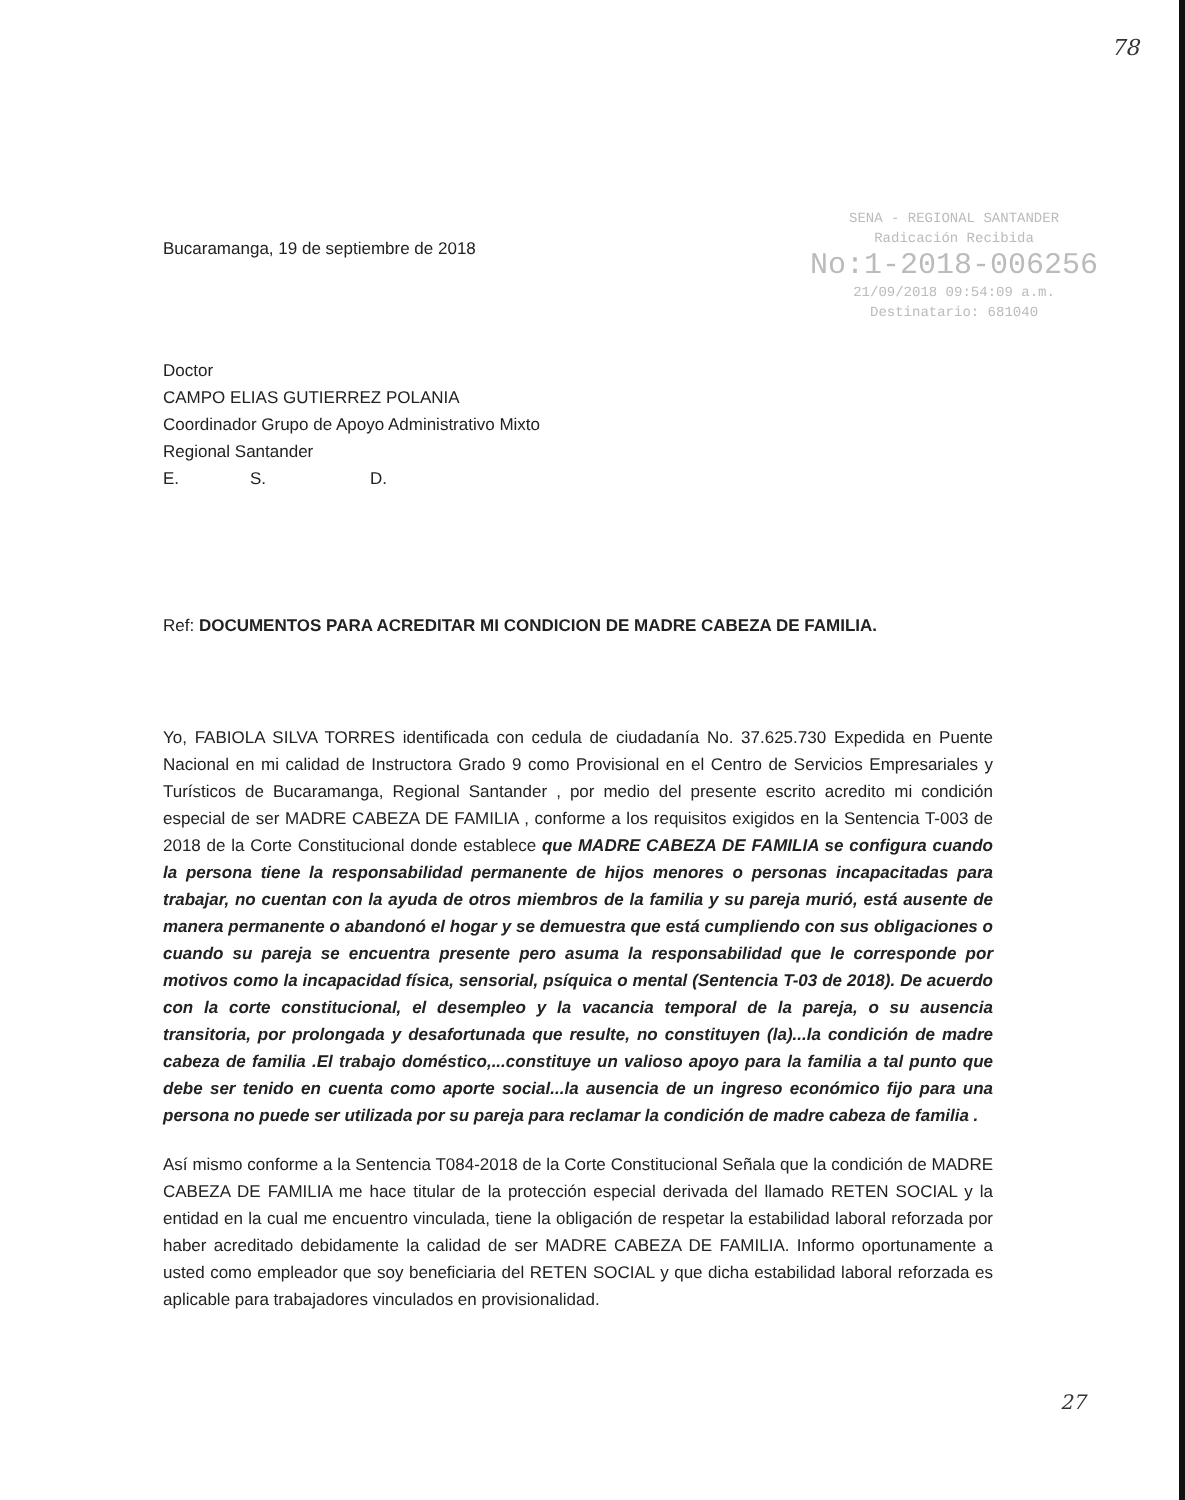78
SENA - REGIONAL SANTANDER
Radicación Recibida
No:1-2018-006256
21/09/2018 09:54:09 a.m.
Destinatario: 681040
Bucaramanga, 19 de septiembre de 2018
Doctor
CAMPO ELIAS GUTIERREZ POLANIA
Coordinador Grupo de Apoyo Administrativo Mixto
Regional Santander
E. S. D.
Ref: DOCUMENTOS PARA ACREDITAR MI CONDICION DE MADRE CABEZA DE FAMILIA.
Yo, FABIOLA SILVA TORRES identificada con cedula de ciudadanía No. 37.625.730 Expedida en Puente Nacional en mi calidad de Instructora Grado 9 como Provisional en el Centro de Servicios Empresariales y Turísticos de Bucaramanga, Regional Santander , por medio del presente escrito acredito mi condición especial de ser MADRE CABEZA DE FAMILIA , conforme a los requisitos exigidos en la Sentencia T-003 de 2018 de la Corte Constitucional donde establece que MADRE CABEZA DE FAMILIA se configura cuando la persona tiene la responsabilidad permanente de hijos menores o personas incapacitadas para trabajar, no cuentan con la ayuda de otros miembros de la familia y su pareja murió, está ausente de manera permanente o abandonó el hogar y se demuestra que está cumpliendo con sus obligaciones o cuando su pareja se encuentra presente pero asuma la responsabilidad que le corresponde por motivos como la incapacidad física, sensorial, psíquica o mental (Sentencia T-03 de 2018). De acuerdo con la corte constitucional, el desempleo y la vacancia temporal de la pareja, o su ausencia transitoria, por prolongada y desafortunada que resulte, no constituyen (la)...la condición de madre cabeza de familia .El trabajo doméstico,...constituye un valioso apoyo para la familia a tal punto que debe ser tenido en cuenta como aporte social...la ausencia de un ingreso económico fijo para una persona no puede ser utilizada por su pareja para reclamar la condición de madre cabeza de familia .
Así mismo conforme a la Sentencia T084-2018 de la Corte Constitucional Señala que la condición de MADRE CABEZA DE FAMILIA me hace titular de la protección especial derivada del llamado RETEN SOCIAL y la entidad en la cual me encuentro vinculada, tiene la obligación de respetar la estabilidad laboral reforzada por haber acreditado debidamente la calidad de ser MADRE CABEZA DE FAMILIA. Informo oportunamente a usted como empleador que soy beneficiaria del RETEN SOCIAL y que dicha estabilidad laboral reforzada es aplicable para trabajadores vinculados en provisionalidad.
27